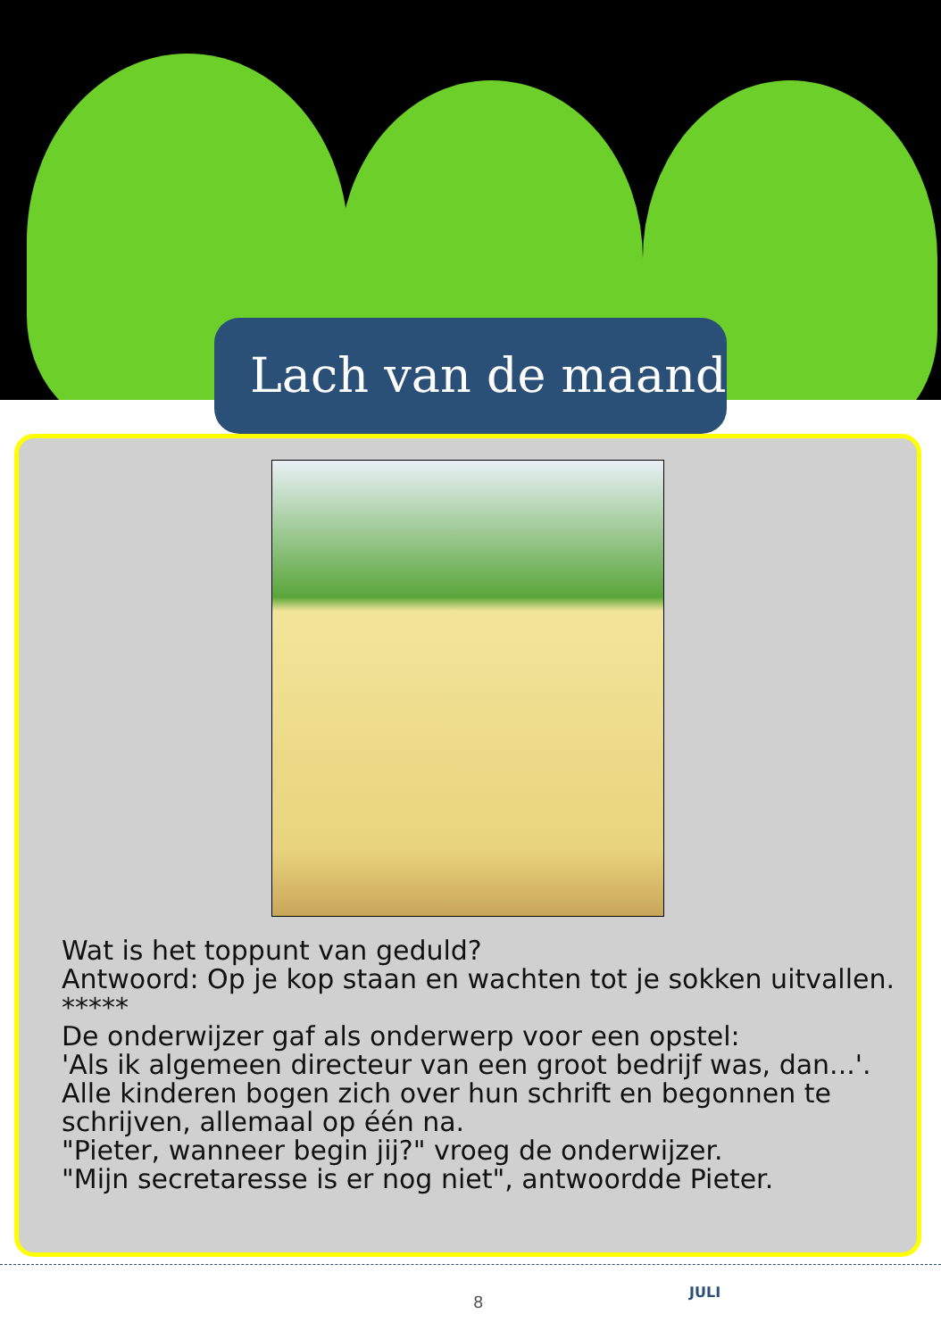Lach van de maand
Wat is het toppunt van geduld?
Antwoord: Op je kop staan en wachten tot je sokken uitvallen.
*****
De onderwijzer gaf als onderwerp voor een opstel:
'Als ik algemeen directeur van een groot bedrijf was, dan...'.
Alle kinderen bogen zich over hun schrift en begonnen te schrijven, allemaal op één na.
"Pieter, wanneer begin jij?" vroeg de onderwijzer.
"Mijn secretaresse is er nog niet", antwoordde Pieter.
8
JULI